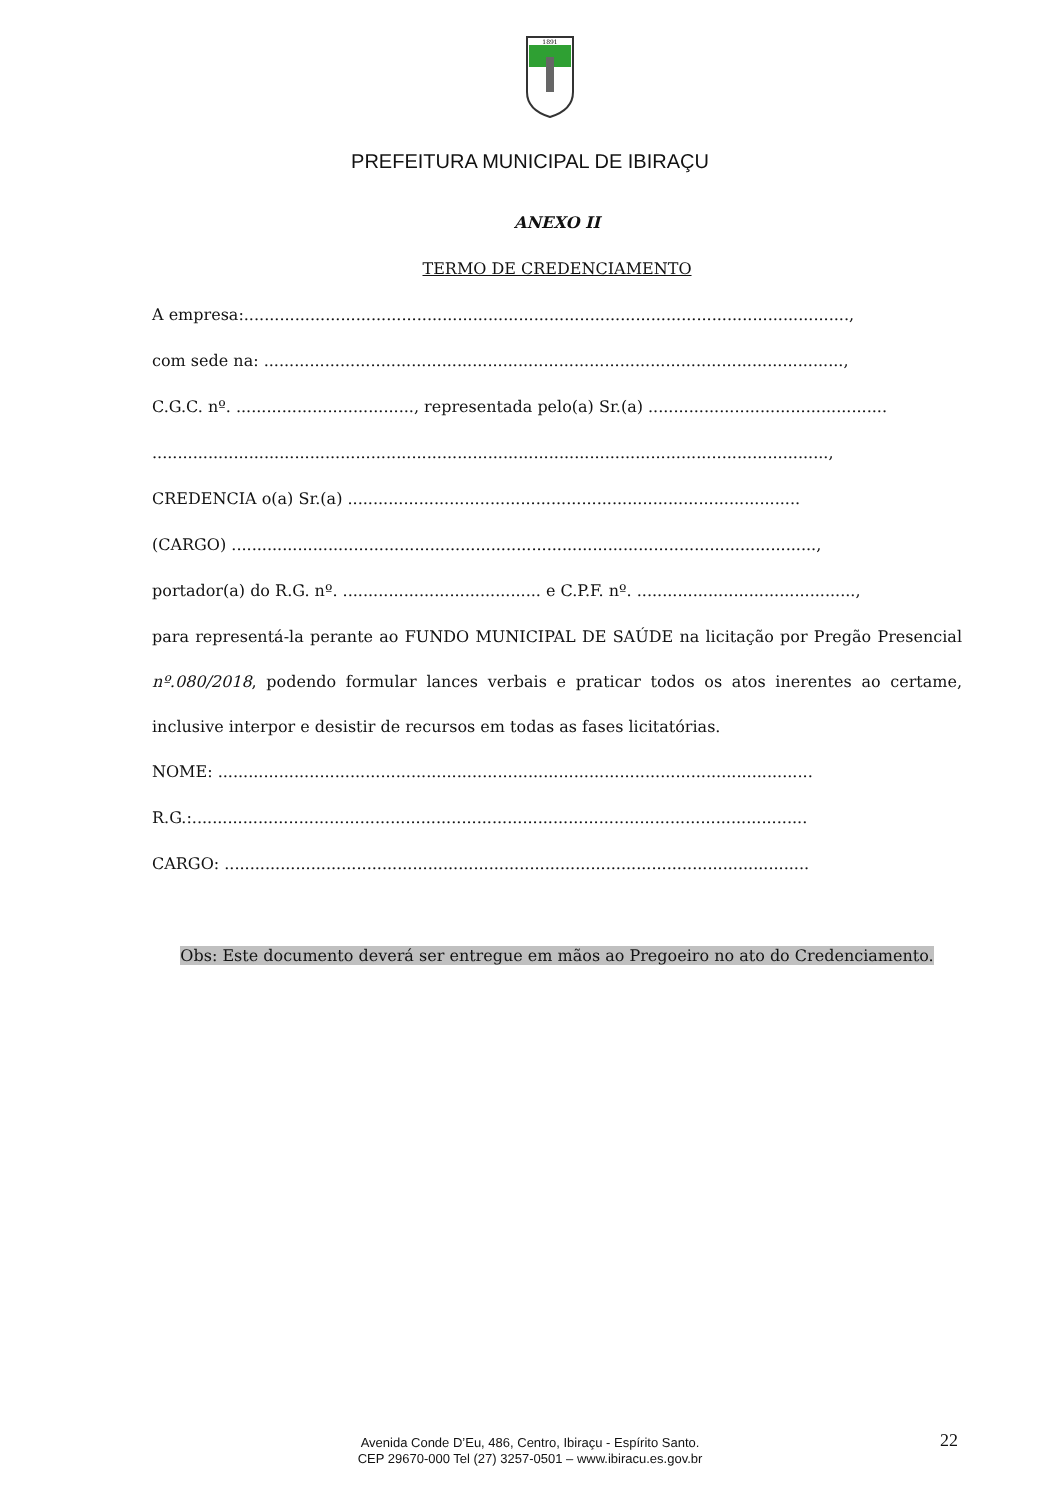1891
PREFEITURA MUNICIPAL DE IBIRAÇU
ANEXO II
TERMO DE CREDENCIAMENTO
A empresa:.......................................................................................................................,
com sede na: ..................................................................................................................,
C.G.C. nº. ..................................., representada pelo(a) Sr.(a) ...............................................
.....................................................................................................................................,
CREDENCIA o(a) Sr.(a) .........................................................................................
(CARGO) ...................................................................................................................,
portador(a) do R.G. nº. ....................................... e C.P.F. nº. ...........................................,
para representá-la perante ao FUNDO MUNICIPAL DE SAÚDE na licitação por Pregão Presencial nº.080/2018, podendo formular lances verbais e praticar todos os atos inerentes ao certame, inclusive interpor e desistir de recursos em todas as fases licitatórias.
NOME: .....................................................................................................................
R.G.:.........................................................................................................................
CARGO: ...................................................................................................................
Obs: Este documento deverá ser entregue em mãos ao Pregoeiro no ato do Credenciamento.
Avenida Conde D’Eu, 486, Centro, Ibiraçu - Espírito Santo.
CEP 29670-000 Tel (27) 3257-0501 – www.ibiracu.es.gov.br
22